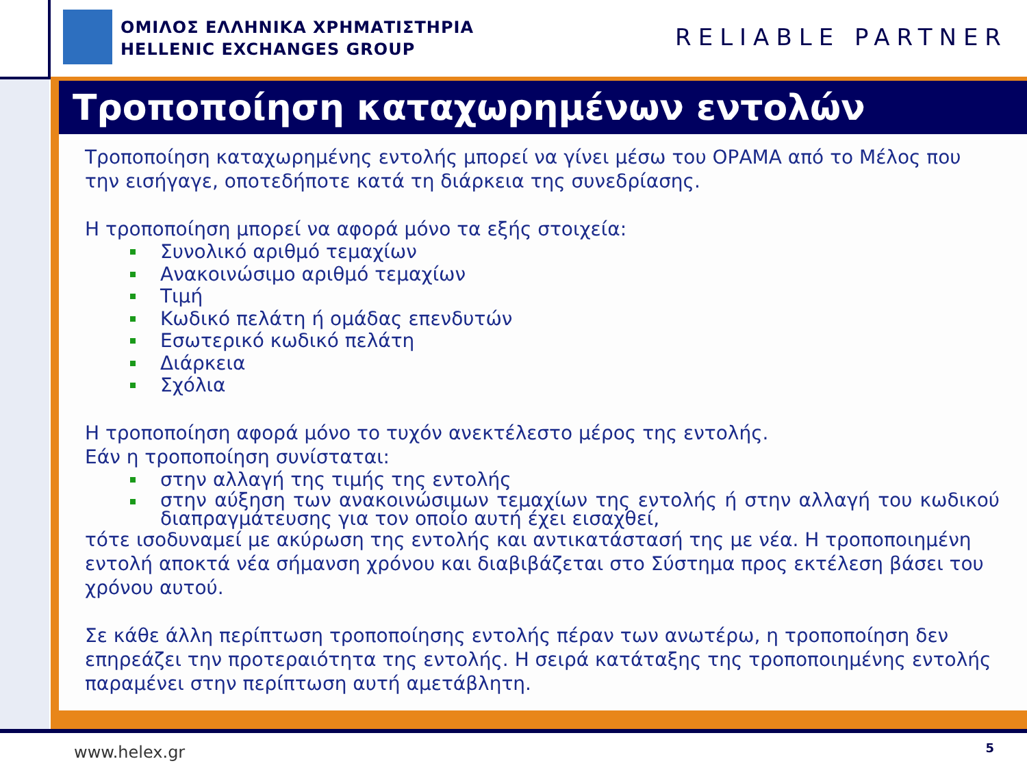ΟΜΙΛΟΣ ΕΛΛΗΝΙΚΑ ΧΡΗΜΑΤΙΣΤΗΡΙΑ
HELLENIC EXCHANGES GROUP
RELIABLE PARTNER
Τροποποίηση καταχωρημένων εντολών
Τροποποίηση καταχωρημένης εντολής μπορεί να γίνει μέσω του ΟΡΑΜΑ από το Μέλος που την εισήγαγε, οποτεδήποτε κατά τη διάρκεια της συνεδρίασης.
Η τροποποίηση μπορεί να αφορά μόνο τα εξής στοιχεία:
Συνολικό αριθμό τεμαχίων
Ανακοινώσιμο αριθμό τεμαχίων
Τιμή
Κωδικό πελάτη ή ομάδας επενδυτών
Εσωτερικό κωδικό πελάτη
Διάρκεια
Σχόλια
Η τροποποίηση αφορά μόνο το τυχόν ανεκτέλεστο μέρος της εντολής.
Εάν η τροποποίηση συνίσταται:
στην αλλαγή της τιμής της εντολής
στην αύξηση των ανακοινώσιμων τεμαχίων της εντολής ή στην αλλαγή του κωδικού διαπραγμάτευσης για τον οποίο αυτή έχει εισαχθεί,
τότε ισοδυναμεί με ακύρωση της εντολής και αντικατάστασή της με νέα. Η τροποποιημένη εντολή αποκτά νέα σήμανση χρόνου και διαβιβάζεται στο Σύστημα προς εκτέλεση βάσει του χρόνου αυτού.
Σε κάθε άλλη περίπτωση τροποποίησης εντολής πέραν των ανωτέρω, η τροποποίηση δεν επηρεάζει την προτεραιότητα της εντολής. Η σειρά κατάταξης της τροποποιημένης εντολής παραμένει στην περίπτωση αυτή αμετάβλητη.
www.helex.gr 5